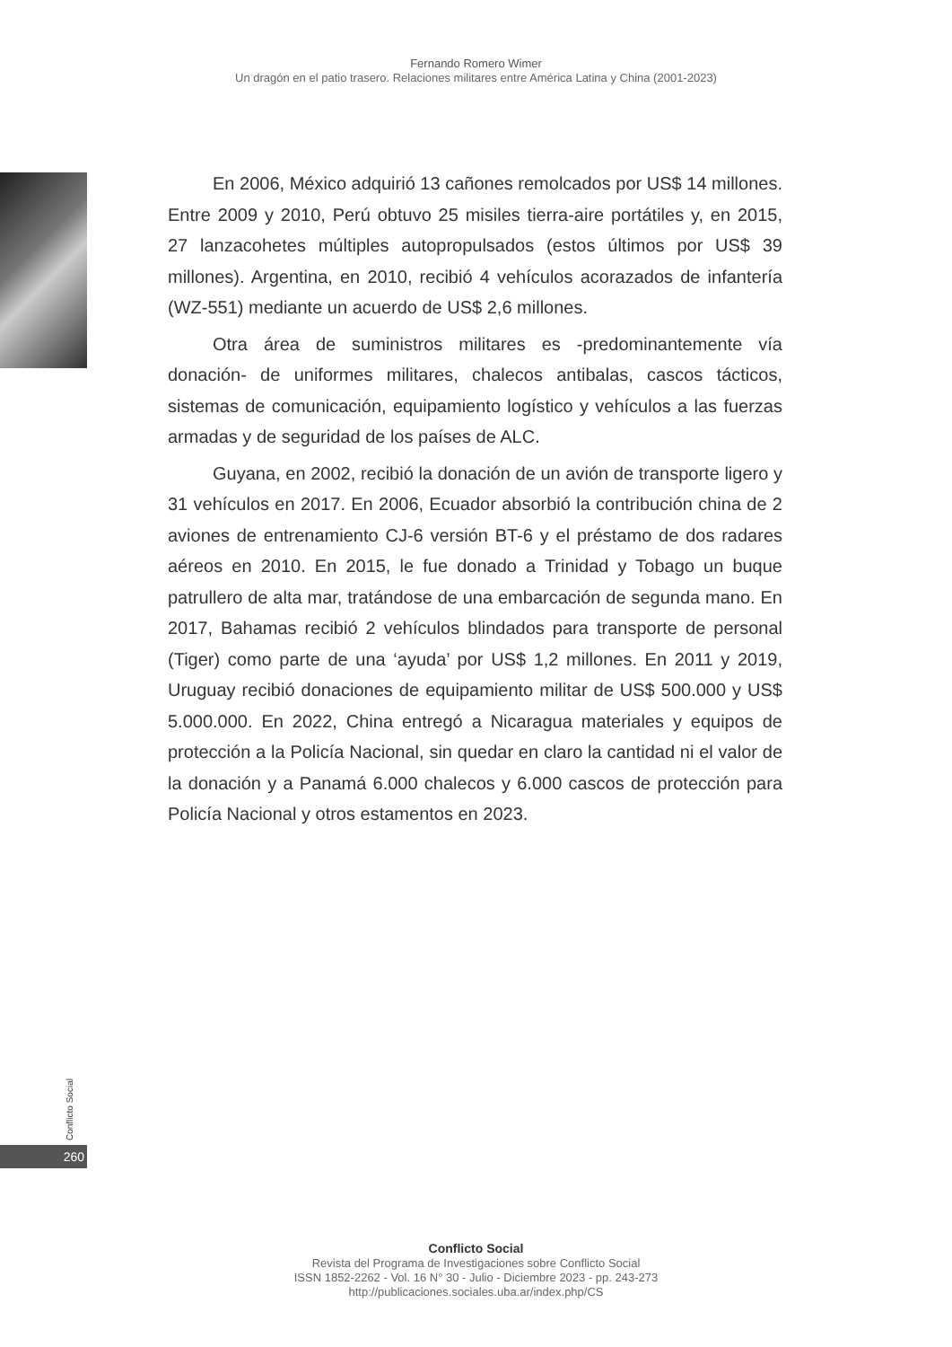Fernando Romero Wimer
Un dragón en el patio trasero. Relaciones militares entre América Latina y China (2001-2023)
En 2006, México adquirió 13 cañones remolcados por US$ 14 millones. Entre 2009 y 2010, Perú obtuvo 25 misiles tierra-aire portátiles y, en 2015, 27 lanzacohetes múltiples autopropulsados (estos últimos por US$ 39 millones). Argentina, en 2010, recibió 4 vehículos acorazados de infantería (WZ-551) mediante un acuerdo de US$ 2,6 millones.
Otra área de suministros militares es -predominantemente vía donación- de uniformes militares, chalecos antibalas, cascos tácticos, sistemas de comunicación, equipamiento logístico y vehículos a las fuerzas armadas y de seguridad de los países de ALC.
Guyana, en 2002, recibió la donación de un avión de transporte ligero y 31 vehículos en 2017. En 2006, Ecuador absorbió la contribución china de 2 aviones de entrenamiento CJ-6 versión BT-6 y el préstamo de dos radares aéreos en 2010. En 2015, le fue donado a Trinidad y Tobago un buque patrullero de alta mar, tratándose de una embarcación de segunda mano. En 2017, Bahamas recibió 2 vehículos blindados para transporte de personal (Tiger) como parte de una ‘ayuda’ por US$ 1,2 millones. En 2011 y 2019, Uruguay recibió donaciones de equipamiento militar de US$ 500.000 y US$ 5.000.000. En 2022, China entregó a Nicaragua materiales y equipos de protección a la Policía Nacional, sin quedar en claro la cantidad ni el valor de la donación y a Panamá 6.000 chalecos y 6.000 cascos de protección para Policía Nacional y otros estamentos en 2023.
Conflicto Social
260
Conflicto Social
Revista del Programa de Investigaciones sobre Conflicto Social
ISSN 1852-2262 - Vol. 16 N° 30 - Julio - Diciembre 2023 - pp. 243-273
http://publicaciones.sociales.uba.ar/index.php/CS